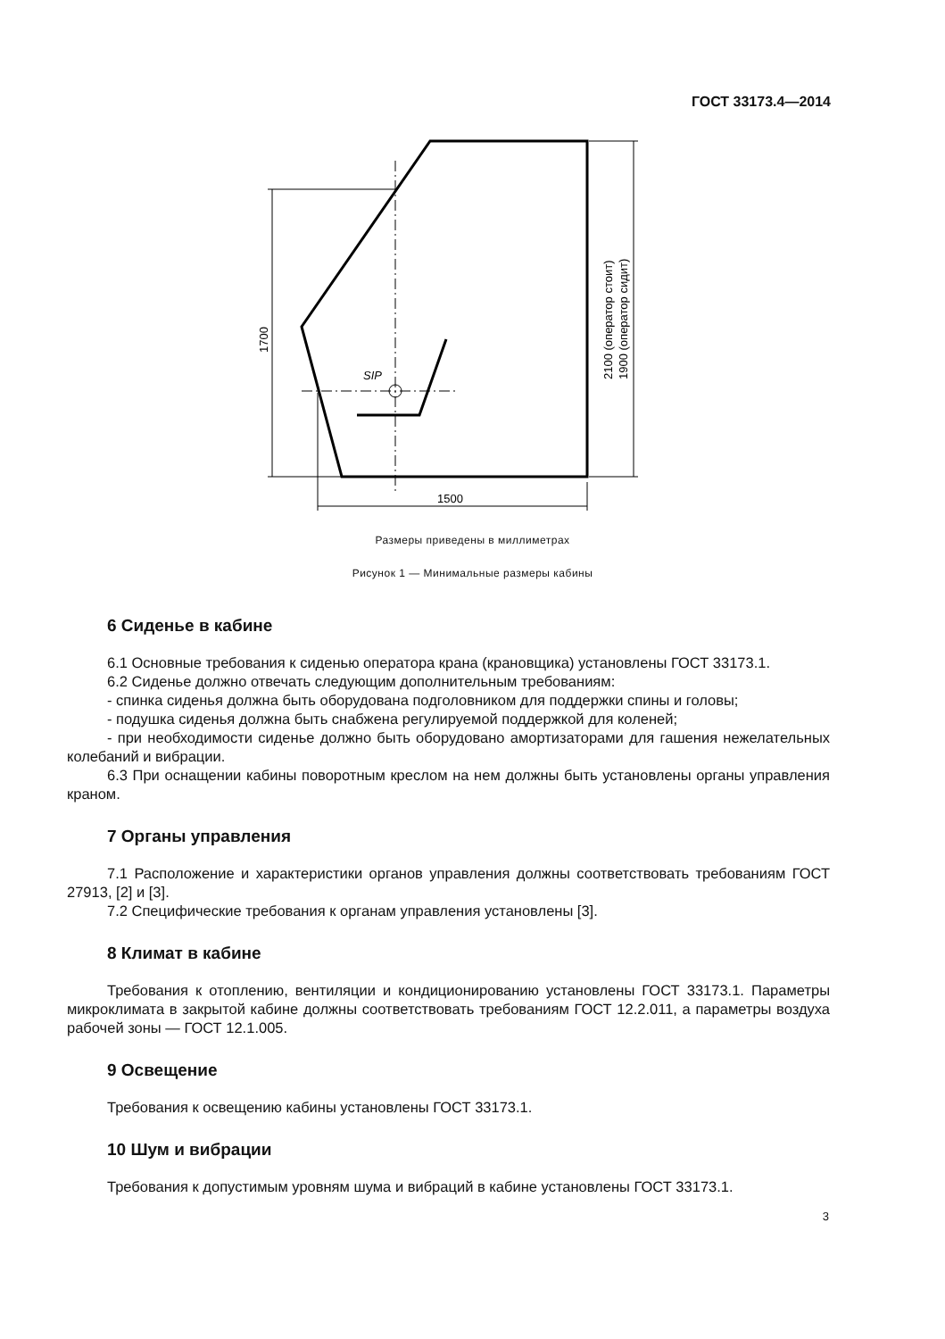ГОСТ 33173.4—2014
SIP
1500
1700
2100 (оператор стоит)
1900 (оператор сидит)
Размеры приведены в миллиметрах
Рисунок 1 — Минимальные размеры кабины
6 Сиденье в кабине
6.1 Основные требования к сиденью оператора крана (крановщика) установлены ГОСТ 33173.1.
6.2 Сиденье должно отвечать следующим дополнительным требованиям:
- спинка сиденья должна быть оборудована подголовником для поддержки спины и головы;
- подушка сиденья должна быть снабжена регулируемой поддержкой для коленей;
- при необходимости сиденье должно быть оборудовано амортизаторами для гашения нежелательных колебаний и вибрации.
6.3 При оснащении кабины поворотным креслом на нем должны быть установлены органы управления краном.
7 Органы управления
7.1 Расположение и характеристики органов управления должны соответствовать требованиям ГОСТ 27913, [2] и [3].
7.2 Специфические требования к органам управления установлены [3].
8 Климат в кабине
Требования к отоплению, вентиляции и кондиционированию установлены ГОСТ 33173.1. Параметры микроклимата в закрытой кабине должны соответствовать требованиям ГОСТ 12.2.011, а параметры воздуха рабочей зоны — ГОСТ 12.1.005.
9 Освещение
Требования к освещению кабины установлены ГОСТ 33173.1.
10 Шум и вибрации
Требования к допустимым уровням шума и вибраций в кабине установлены ГОСТ 33173.1.
3